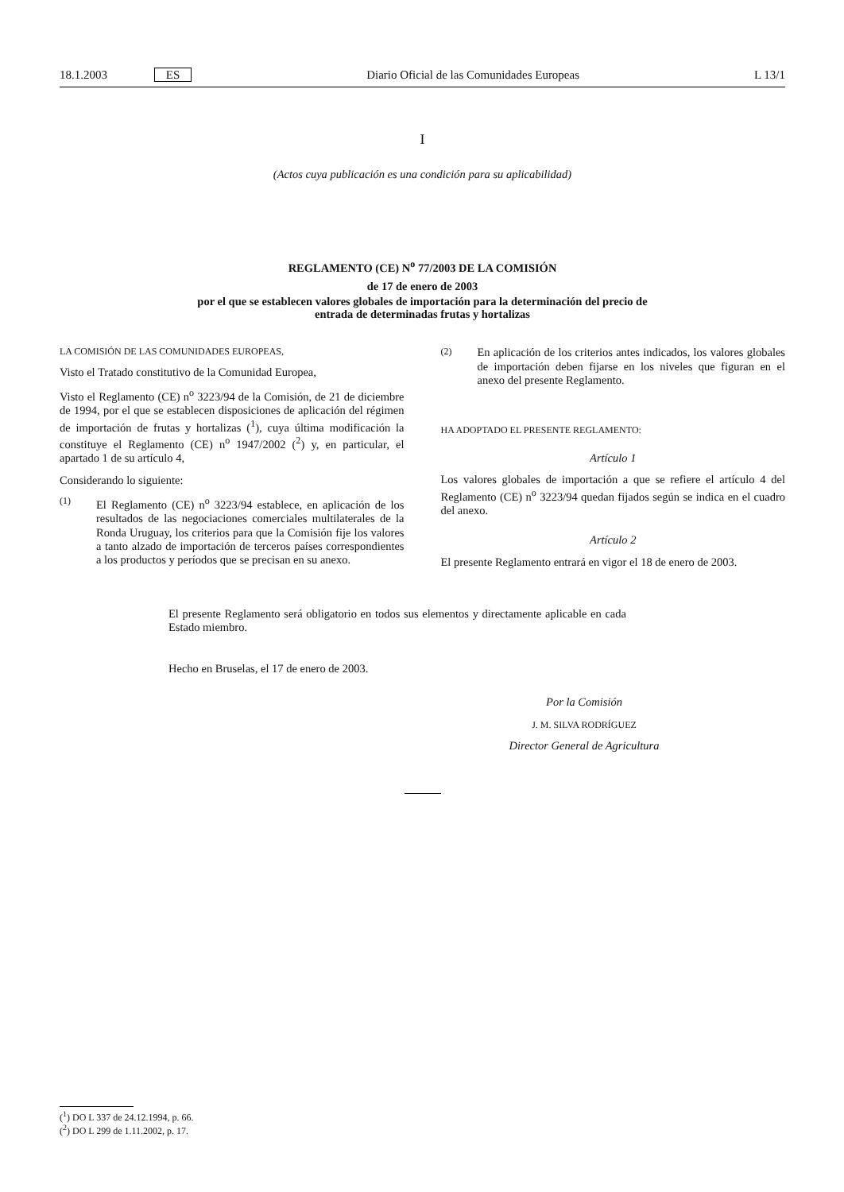18.1.2003 ES
Diario Oficial de las Comunidades Europeas
L 13/1
I
(Actos cuya publicación es una condición para su aplicabilidad)
REGLAMENTO (CE) N<sup>o</sup> 77/2003 DE LA COMISIÓN
de 17 de enero de 2003
por el que se establecen valores globales de importación para la determinación del precio de
entrada de determinadas frutas y hortalizas
LA COMISIÓN DE LAS COMUNIDADES EUROPEAS,
Visto el Tratado constitutivo de la Comunidad Europea,
Visto el Reglamento (CE) n<sup>o</sup> 3223/94 de la Comisión, de 21 de diciembre de 1994, por el que se establecen disposiciones de aplicación del régimen de importación de frutas y hortalizas (<sup>1</sup>), cuya última modificación la constituye el Reglamento (CE) n<sup>o</sup> 1947/2002 (<sup>2</sup>) y, en particular, el apartado 1 de su artículo 4,
Considerando lo siguiente:
(1)
El Reglamento (CE) n<sup>o</sup> 3223/94 establece, en aplicación de los resultados de las negociaciones comerciales multilaterales de la Ronda Uruguay, los criterios para que la Comisión fije los valores a tanto alzado de importación de terceros países correspondientes a los productos y períodos que se precisan en su anexo.
(2)
En aplicación de los criterios antes indicados, los valores globales de importación deben fijarse en los niveles que figuran en el anexo del presente Reglamento.
HA ADOPTADO EL PRESENTE REGLAMENTO:
Artículo 1
Los valores globales de importación a que se refiere el artículo 4 del Reglamento (CE) n<sup>o</sup> 3223/94 quedan fijados según se indica en el cuadro del anexo.
Artículo 2
El presente Reglamento entrará en vigor el 18 de enero de 2003.
El presente Reglamento será obligatorio en todos sus elementos y directamente aplicable en cada Estado miembro.
Hecho en Bruselas, el 17 de enero de 2003.
Por la Comisión
J. M. SILVA RODRÍGUEZ
Director General de Agricultura
(<sup>1</sup>) DO L 337 de 24.12.1994, p. 66.
(<sup>2</sup>) DO L 299 de 1.11.2002, p. 17.